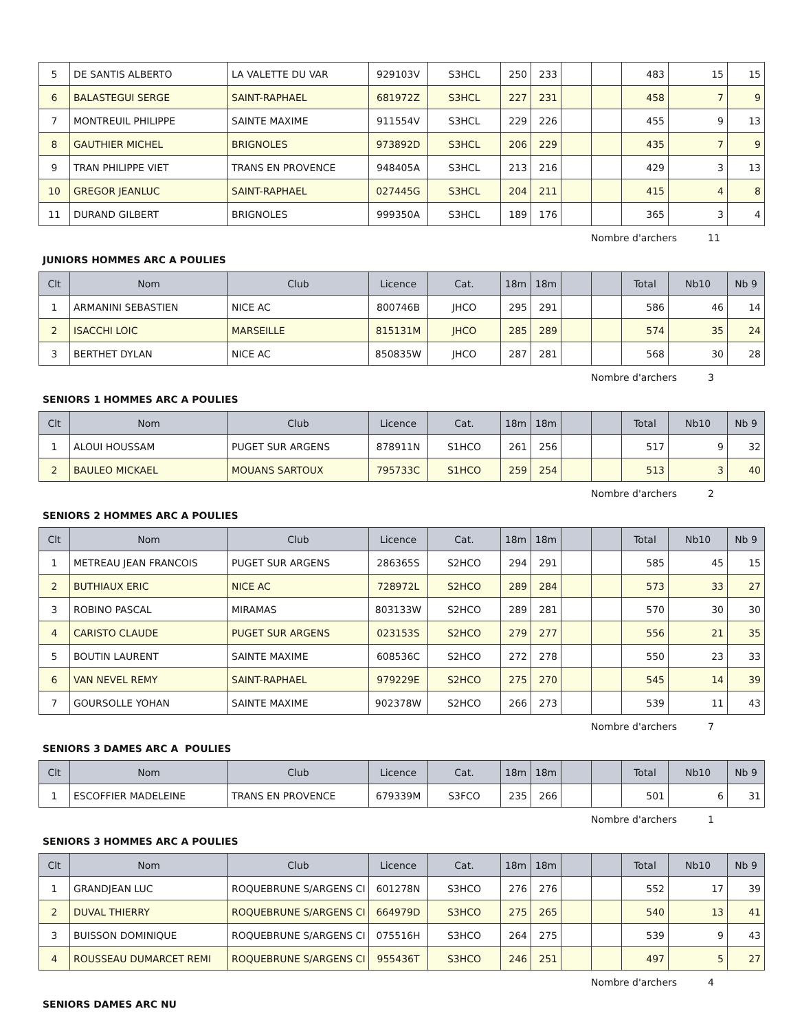| 5 | DE SANTIS ALBERTO | LA VALETTE DU VAR | 929103V | S3HCL | 250 | 233 | | | 483 | 15 | 15 |
| 6 | BALASTEGUI SERGE | SAINT-RAPHAEL | 681972Z | S3HCL | 227 | 231 | | | 458 | 7 | 9 |
| 7 | MONTREUIL PHILIPPE | SAINTE MAXIME | 911554V | S3HCL | 229 | 226 | | | 455 | 9 | 13 |
| 8 | GAUTHIER MICHEL | BRIGNOLES | 973892D | S3HCL | 206 | 229 | | | 435 | 7 | 9 |
| 9 | TRAN PHILIPPE VIET | TRANS EN PROVENCE | 948405A | S3HCL | 213 | 216 | | | 429 | 3 | 13 |
| 10 | GREGOR JEANLUC | SAINT-RAPHAEL | 027445G | S3HCL | 204 | 211 | | | 415 | 4 | 8 |
| 11 | DURAND GILBERT | BRIGNOLES | 999350A | S3HCL | 189 | 176 | | | 365 | 3 | 4 |
Nombre d'archers 11
JUNIORS HOMMES ARC A POULIES
| Clt | Nom | Club | Licence | Cat. | 18m | 18m | | | Total | Nb10 | Nb 9 |
| --- | --- | --- | --- | --- | --- | --- | --- | --- | --- | --- | --- |
| 1 | ARMANINI SEBASTIEN | NICE AC | 800746B | JHCO | 295 | 291 | | | 586 | 46 | 14 |
| 2 | ISACCHI LOIC | MARSEILLE | 815131M | JHCO | 285 | 289 | | | 574 | 35 | 24 |
| 3 | BERTHET DYLAN | NICE AC | 850835W | JHCO | 287 | 281 | | | 568 | 30 | 28 |
Nombre d'archers 3
SENIORS 1 HOMMES ARC A POULIES
| Clt | Nom | Club | Licence | Cat. | 18m | 18m | | | Total | Nb10 | Nb 9 |
| --- | --- | --- | --- | --- | --- | --- | --- | --- | --- | --- | --- |
| 1 | ALOUI HOUSSAM | PUGET SUR ARGENS | 878911N | S1HCO | 261 | 256 | | | 517 | 9 | 32 |
| 2 | BAULEO MICKAEL | MOUANS SARTOUX | 795733C | S1HCO | 259 | 254 | | | 513 | 3 | 40 |
Nombre d'archers 2
SENIORS 2 HOMMES ARC A POULIES
| Clt | Nom | Club | Licence | Cat. | 18m | 18m | | | Total | Nb10 | Nb 9 |
| --- | --- | --- | --- | --- | --- | --- | --- | --- | --- | --- | --- |
| 1 | METREAU JEAN FRANCOIS | PUGET SUR ARGENS | 286365S | S2HCO | 294 | 291 | | | 585 | 45 | 15 |
| 2 | BUTHIAUX ERIC | NICE AC | 728972L | S2HCO | 289 | 284 | | | 573 | 33 | 27 |
| 3 | ROBINO PASCAL | MIRAMAS | 803133W | S2HCO | 289 | 281 | | | 570 | 30 | 30 |
| 4 | CARISTO CLAUDE | PUGET SUR ARGENS | 023153S | S2HCO | 279 | 277 | | | 556 | 21 | 35 |
| 5 | BOUTIN LAURENT | SAINTE MAXIME | 608536C | S2HCO | 272 | 278 | | | 550 | 23 | 33 |
| 6 | VAN NEVEL REMY | SAINT-RAPHAEL | 979229E | S2HCO | 275 | 270 | | | 545 | 14 | 39 |
| 7 | GOURSOLLE YOHAN | SAINTE MAXIME | 902378W | S2HCO | 266 | 273 | | | 539 | 11 | 43 |
Nombre d'archers 7
SENIORS 3 DAMES ARC A POULIES
| Clt | Nom | Club | Licence | Cat. | 18m | 18m | | | Total | Nb10 | Nb 9 |
| --- | --- | --- | --- | --- | --- | --- | --- | --- | --- | --- | --- |
| 1 | ESCOFFIER MADELEINE | TRANS EN PROVENCE | 679339M | S3FCO | 235 | 266 | | | 501 | 6 | 31 |
Nombre d'archers 1
SENIORS 3 HOMMES ARC A POULIES
| Clt | Nom | Club | Licence | Cat. | 18m | 18m | | | Total | Nb10 | Nb 9 |
| --- | --- | --- | --- | --- | --- | --- | --- | --- | --- | --- | --- |
| 1 | GRANDJEAN LUC | ROQUEBRUNE S/ARGENS CI | 601278N | S3HCO | 276 | 276 | | | 552 | 17 | 39 |
| 2 | DUVAL THIERRY | ROQUEBRUNE S/ARGENS CI | 664979D | S3HCO | 275 | 265 | | | 540 | 13 | 41 |
| 3 | BUISSON DOMINIQUE | ROQUEBRUNE S/ARGENS CI | 075516H | S3HCO | 264 | 275 | | | 539 | 9 | 43 |
| 4 | ROUSSEAU DUMARCET REMI | ROQUEBRUNE S/ARGENS CI | 955436T | S3HCO | 246 | 251 | | | 497 | 5 | 27 |
Nombre d'archers 4
SENIORS DAMES ARC NU